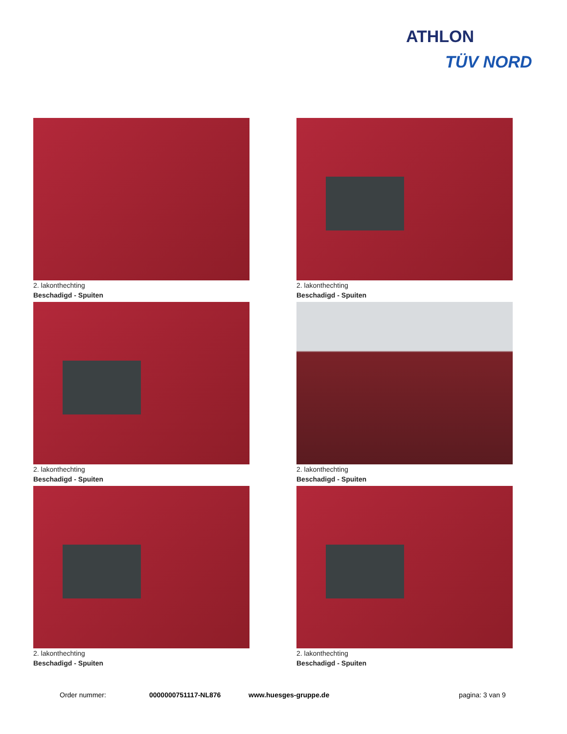ATHLON
TÜV NORD
2. lakonthechting
Beschadigd - Spuiten
2. lakonthechting
Beschadigd - Spuiten
2. lakonthechting
Beschadigd - Spuiten
2. lakonthechting
Beschadigd - Spuiten
2. lakonthechting
Beschadigd - Spuiten
2. lakonthechting
Beschadigd - Spuiten
Order nummer: 0000000751117-NL876 www.huesges-gruppe.de pagina: 3 van 9